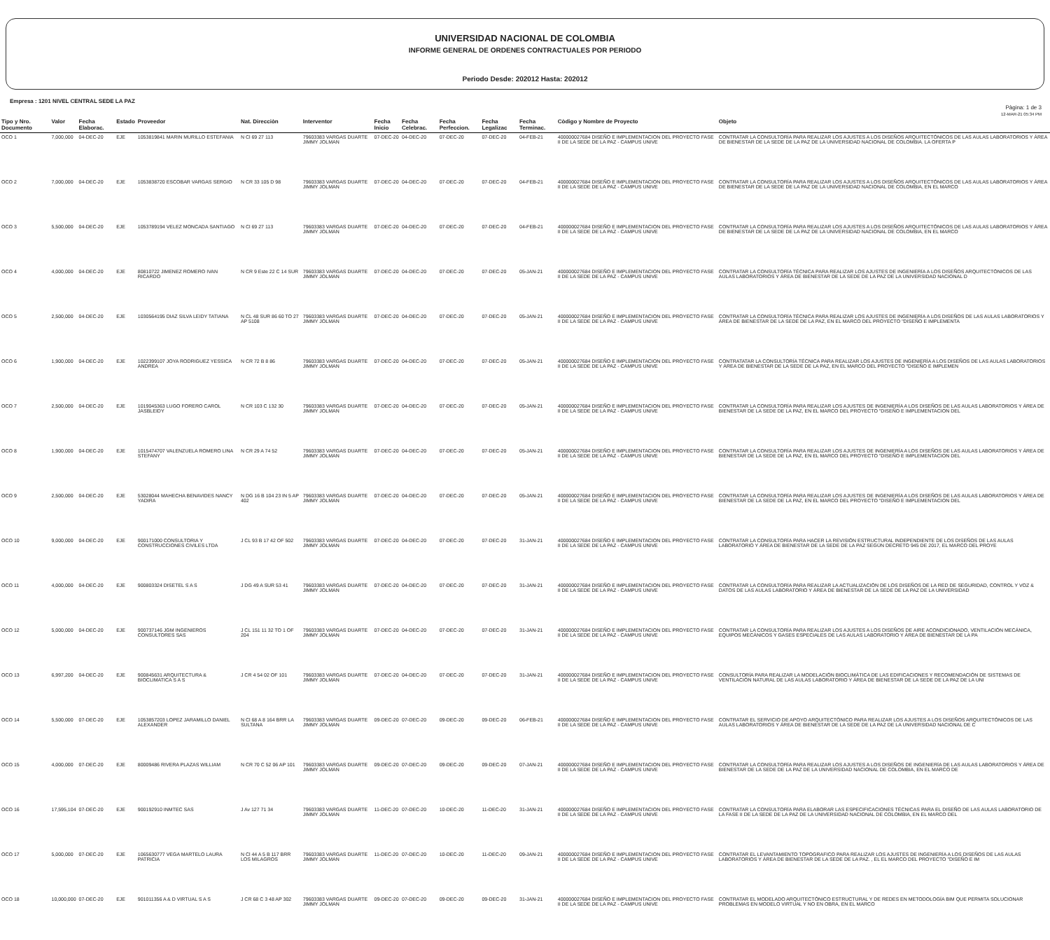UNIVERSIDAD NACIONAL DE COLOMBIA
INFORME GENERAL DE ORDENES CONTRACTUALES POR PERIODO
Periodo Desde: 202012 Hasta: 202012
Empresa : 1201 NIVEL CENTRAL SEDE LA PAZ
Pàgina: 1 de 3
12-MAR-21 05:34 PM
| Tipo y Nro. Documento | Valor | Fecha Elaborac. | Estado | Proveedor | Nat. Direcciòn | Interventor | Fecha Inicio | Fecha Celebrac. | Fecha Perfeccion. | Fecha Legalizac | Fecha Terminac. | Còdigo y Nombre de Proyecto | Objeto |
| --- | --- | --- | --- | --- | --- | --- | --- | --- | --- | --- | --- | --- | --- |
| OCO 1 | 7,000,000 | 04-DEC-20 | EJE | 1053819841 MARIN MURILLO ESTEFANIA | N Cl 69 27 113 | 79603383 VARGAS DUARTE JIMMY JOLMAN | 07-DEC-20 | 04-DEC-20 | 07-DEC-20 | 07-DEC-20 | 04-FEB-21 | 400000027684 DISEÑO E IMPLEMENTACION DEL PROYECTO FASE II DE LA SEDE DE LA PAZ - CAMPUS UNIVE | CONTRATAR LA CONSULTORÍA PARA REALIZAR LOS AJUSTES A LOS DISEÑOS ARQUITECTÓNICOS DE LAS AULAS LABORATORIOS Y ÁREA DE BIENESTAR DE LA SEDE DE LA PAZ DE LA UNIVERSIDAD NACIONAL DE COLOMBIA. LA OFERTA P |
| OCO 2 | 7,000,000 | 04-DEC-20 | EJE | 1053838720 ESCOBAR VARGAS SERGIO | N CR 33 105 D 98 | 79603383 VARGAS DUARTE JIMMY JOLMAN | 07-DEC-20 | 04-DEC-20 | 07-DEC-20 | 07-DEC-20 | 04-FEB-21 | 400000027684 DISEÑO E IMPLEMENTACION DEL PROYECTO FASE II DE LA SEDE DE LA PAZ - CAMPUS UNIVE | CONTRATAR LA CONSULTORÍA PARA REALIZAR LOS AJUSTES A LOS DISEÑOS ARQUITECTÓNICOS DE LAS AULAS LABORATORIOS Y ÁREA DE BIENESTAR DE LA SEDE DE LA PAZ DE LA UNIVERSIDAD NACIONAL DE COLOMBIA, EN EL MARCO |
| OCO 3 | 5,500,000 | 04-DEC-20 | EJE | 1053789194 VELEZ MONCADA SANTIAGO | N Cl 69 27 113 | 79603383 VARGAS DUARTE JIMMY JOLMAN | 07-DEC-20 | 04-DEC-20 | 07-DEC-20 | 07-DEC-20 | 04-FEB-21 | 400000027684 DISEÑO E IMPLEMENTACION DEL PROYECTO FASE II DE LA SEDE DE LA PAZ - CAMPUS UNIVE | CONTRATAR LA CONSULTORÍA PARA REALIZAR LOS AJUSTES A LOS DISEÑOS ARQUITECTÓNICOS DE LAS AULAS LABORATORIOS Y ÁREA DE BIENESTAR DE LA SEDE DE LA PAZ DE LA UNIVERSIDAD NACIONAL DE COLOMBIA, EN EL MARCO |
| OCO 4 | 4,000,000 | 04-DEC-20 | EJE | 80810722 JIMENEZ ROMERO IVAN RICARDO | N CR 9 Este 22 C 14 SUR | 79603383 VARGAS DUARTE JIMMY JOLMAN | 07-DEC-20 | 04-DEC-20 | 07-DEC-20 | 07-DEC-20 | 05-JAN-21 | 400000027684 DISEÑO E IMPLEMENTACION DEL PROYECTO FASE II DE LA SEDE DE LA PAZ - CAMPUS UNIVE | CONTRATAR LA CONSULTORÍA TÉCNICA PARA REALIZAR LOS AJUSTES DE INGENIERÍA A LOS DISEÑOS ARQUITECTÓNICOS DE LAS AULAS LABORATORIOS Y ÁREA DE BIENESTAR DE LA SEDE DE LA PAZ DE LA UNIVERSIDAD NACIONAL D |
| OCO 5 | 2,500,000 | 04-DEC-20 | EJE | 1030564195 DIAZ SILVA LEIDY TATIANA | N CL 48 SUR 86 60 TO 27 AP 5108 | 79603383 VARGAS DUARTE JIMMY JOLMAN | 07-DEC-20 | 04-DEC-20 | 07-DEC-20 | 07-DEC-20 | 05-JAN-21 | 400000027684 DISEÑO E IMPLEMENTACION DEL PROYECTO FASE II DE LA SEDE DE LA PAZ - CAMPUS UNIVE | CONTRATAR LA CONSULTORÍA TÉCNICA PARA REALIZAR LOS AJUSTES DE INGENIERÍA A LOS DISEÑOS DE LAS AULAS LABORATORIOS Y ÁREA DE BIENESTAR DE LA SEDE DE LA PAZ, EN EL MARCO DEL PROYECTO "DISEÑO E IMPLEMENTA |
| OCO 6 | 1,900,000 | 04-DEC-20 | EJE | 1022399107 JOYA RODRIGUEZ YESSICA ANDREA | N CR 72 B 8 86 | 79603383 VARGAS DUARTE JIMMY JOLMAN | 07-DEC-20 | 04-DEC-20 | 07-DEC-20 | 07-DEC-20 | 05-JAN-21 | 400000027684 DISEÑO E IMPLEMENTACION DEL PROYECTO FASE II DE LA SEDE DE LA PAZ - CAMPUS UNIVE | CONTRATATAR LA CONSULTORÍA TÉCNICA PARA REALIZAR LOS AJUSTES DE INGENIERÍA A LOS DISEÑOS DE LAS AULAS LABORATORIOS Y ÁREA DE BIENESTAR DE LA SEDE DE LA PAZ, EN EL MARCO DEL PROYECTO "DISEÑO E IMPLEMEN |
| OCO 7 | 2,500,000 | 04-DEC-20 | EJE | 1019045363 LUGO FORERO CAROL JASBLEIDY | N CR 103 C 132 30 | 79603383 VARGAS DUARTE JIMMY JOLMAN | 07-DEC-20 | 04-DEC-20 | 07-DEC-20 | 07-DEC-20 | 05-JAN-21 | 400000027684 DISEÑO E IMPLEMENTACION DEL PROYECTO FASE II DE LA SEDE DE LA PAZ - CAMPUS UNIVE | CONTRATAR LA CONSULTORÍA PARA REALIZAR LOS AJUSTES DE INGENIERÍA A LOS DISEÑOS DE LAS AULAS LABORATORIOS Y ÁREA DE BIENESTAR DE LA SEDE DE LA PAZ, EN EL MARCO DEL PROYECTO "DISEÑO E IMPLEMENTACION DEL |
| OCO 8 | 1,900,000 | 04-DEC-20 | EJE | 1015474707 VALENZUELA ROMERO LINA STEFANY | N CR 29 A 74 52 | 79603383 VARGAS DUARTE JIMMY JOLMAN | 07-DEC-20 | 04-DEC-20 | 07-DEC-20 | 07-DEC-20 | 05-JAN-21 | 400000027684 DISEÑO E IMPLEMENTACION DEL PROYECTO FASE II DE LA SEDE DE LA PAZ - CAMPUS UNIVE | CONTRATAR LA CONSULTORÍA PARA REALIZAR LOS AJUSTES DE INGENIERÍA A LOS DISEÑOS DE LAS AULAS LABORATORIOS Y ÁREA DE BIENESTAR DE LA SEDE DE LA PAZ, EN EL MARCO DEL PROYECTO "DISEÑO E IMPLEMENTACION DEL |
| OCO 9 | 2,500,000 | 04-DEC-20 | EJE | 53028044 MAHECHA BENAVIDES NANCY YADIRA | N DG 16 B 104 23 IN 5 AP 402 | 79603383 VARGAS DUARTE JIMMY JOLMAN | 07-DEC-20 | 04-DEC-20 | 07-DEC-20 | 07-DEC-20 | 05-JAN-21 | 400000027684 DISEÑO E IMPLEMENTACION DEL PROYECTO FASE II DE LA SEDE DE LA PAZ - CAMPUS UNIVE | CONTRATAR LA CONSULTORÍA PARA REALIZAR LOS AJUSTES DE INGENIERÍA A LOS DISEÑOS DE LAS AULAS LABORATORIOS Y ÁREA DE BIENESTAR DE LA SEDE DE LA PAZ, EN EL MARCO DEL PROYECTO "DISEÑO E IMPLEMENTACION DEL |
| OCO 10 | 9,000,000 | 04-DEC-20 | EJE | 900171000 CONSULTORIA Y CONSTRUCCIONES CIVILES LTDA | J CL 93 B 17 42 OF 502 | 79603383 VARGAS DUARTE JIMMY JOLMAN | 07-DEC-20 | 04-DEC-20 | 07-DEC-20 | 07-DEC-20 | 31-JAN-21 | 400000027684 DISEÑO E IMPLEMENTACION DEL PROYECTO FASE II DE LA SEDE DE LA PAZ - CAMPUS UNIVE | CONTRATAR LA CONSULTORÍA PARA HACER LA REVISIÓN ESTRUCTURAL INDEPENDIENTE DE LOS DISEÑOS DE LAS AULAS LABORATORIO Y ÁREA DE BIENESTAR DE LA SEDE DE LA PAZ SEGÚN DECRETO 945 DE 2017, EL MARCO DEL PROYE |
| OCO 11 | 4,000,000 | 04-DEC-20 | EJE | 900803324 DISETEL S A S | J DG 49 A SUR 53 41 | 79603383 VARGAS DUARTE JIMMY JOLMAN | 07-DEC-20 | 04-DEC-20 | 07-DEC-20 | 07-DEC-20 | 31-JAN-21 | 400000027684 DISEÑO E IMPLEMENTACION DEL PROYECTO FASE II DE LA SEDE DE LA PAZ - CAMPUS UNIVE | CONTRATAR LA CONSULTORÍA PARA REALIZAR LA ACTUALIZACIÓN DE LOS DISEÑOS DE LA RED DE SEGURIDAD, CONTROL Y VOZ & DATOS DE LAS AULAS LABORATORIO Y ÁREA DE BIENESTAR DE LA SEDE DE LA PAZ DE LA UNIVERSIDAD |
| OCO 12 | 5,000,000 | 04-DEC-20 | EJE | 900737146 JGM INGENIEROS CONSULTORES SAS | J CL 151 11 32 TO 1 OF 204 | 79603383 VARGAS DUARTE JIMMY JOLMAN | 07-DEC-20 | 04-DEC-20 | 07-DEC-20 | 07-DEC-20 | 31-JAN-21 | 400000027684 DISEÑO E IMPLEMENTACION DEL PROYECTO FASE II DE LA SEDE DE LA PAZ - CAMPUS UNIVE | CONTRATAR LA CONSULTORÍA PARA REALIZAR LOS AJUSTES A LOS DISEÑOS DE AIRE ACONDICIONADO, VENTILACIÓN MECÁNICA, EQUIPOS MECÁNICOS Y GASES ESPECIALES DE LAS AULAS LABORATORIO Y ÁREA DE BIENESTAR DE LA PA |
| OCO 13 | 6,997,200 | 04-DEC-20 | EJE | 900845631 ARQUITECTURA & BIOCLIMATICA S A S | J CR 4 54 02 OF 101 | 79603383 VARGAS DUARTE JIMMY JOLMAN | 07-DEC-20 | 04-DEC-20 | 07-DEC-20 | 07-DEC-20 | 31-JAN-21 | 400000027684 DISEÑO E IMPLEMENTACION DEL PROYECTO FASE II DE LA SEDE DE LA PAZ - CAMPUS UNIVE | CONSULTORÍA PARA REALIZAR LA MODELACIÓN BIOCLIMÁTICA DE LAS EDIFICACIONES Y RECOMENDACIÓN DE SISTEMAS DE VENTILACIÓN NATURAL DE LAS AULAS LABORATORIO Y ÁREA DE BIENESTAR DE LA SEDE DE LA PAZ DE LA UNI |
| OCO 14 | 5,500,000 | 07-DEC-20 | EJE | 1053857203 LOPEZ JARAMILLO DANIEL ALEXANDER | N Cl 68 A 8 164 BRR LA SULTANA | 79603383 VARGAS DUARTE JIMMY JOLMAN | 09-DEC-20 | 07-DEC-20 | 09-DEC-20 | 09-DEC-20 | 06-FEB-21 | 400000027684 DISEÑO E IMPLEMENTACION DEL PROYECTO FASE II DE LA SEDE DE LA PAZ - CAMPUS UNIVE | CONTRATAR EL SERVICIO DE APOYO ARQUITECTÓNICO PARA REALIZAR LOS AJUSTES A LOS DISEÑOS ARQUITECTÓNICOS DE LAS AULAS LABORATORIOS Y ÁREA DE BIENESTAR DE LA SEDE DE LA PAZ DE LA UNIVERSIDAD NACIONAL DE C |
| OCO 15 | 4,000,000 | 07-DEC-20 | EJE | 80009486 RIVERA PLAZAS WILLIAM | N CR 70 C 52 06 AP 101 | 79603383 VARGAS DUARTE JIMMY JOLMAN | 09-DEC-20 | 07-DEC-20 | 09-DEC-20 | 09-DEC-20 | 07-JAN-21 | 400000027684 DISEÑO E IMPLEMENTACION DEL PROYECTO FASE II DE LA SEDE DE LA PAZ - CAMPUS UNIVE | CONTRATAR LA CONSULTORÍA PARA REALIZAR LOS AJUSTES A LOS DISEÑOS DE INGENIERÍA DE LAS AULAS LABORATORIOS Y ÁREA DE BIENESTAR DE LA SEDE DE LA PAZ DE LA UNIVERSIDAD NACIONAL DE COLOMBIA, EN EL MARCO DE |
| OCO 16 | 17,595,104 | 07-DEC-20 | EJE | 900192910 INMTEC SAS | J Av 127 71 34 | 79603383 VARGAS DUARTE JIMMY JOLMAN | 11-DEC-20 | 07-DEC-20 | 10-DEC-20 | 11-DEC-20 | 31-JAN-21 | 400000027684 DISEÑO E IMPLEMENTACION DEL PROYECTO FASE II DE LA SEDE DE LA PAZ - CAMPUS UNIVE | CONTRATAR LA CONSULTORÍA PARA ELABORAR LAS ESPECIFICACIONES TÉCNICAS PARA EL DISEÑO DE LAS AULAS LABORATORIO DE LA FASE II DE LA SEDE DE LA PAZ DE LA UNIVERSIDAD NACIONAL DE COLOMBIA, EN EL MARCO DEL |
| OCO 17 | 5,000,000 | 07-DEC-20 | EJE | 1065630777 VEGA MARTELO LAURA PATRICIA | N Cl 44 A 5 B 117 BRR LOS MILAGROS | 79603383 VARGAS DUARTE JIMMY JOLMAN | 11-DEC-20 | 07-DEC-20 | 10-DEC-20 | 11-DEC-20 | 09-JAN-21 | 400000027684 DISEÑO E IMPLEMENTACION DEL PROYECTO FASE II DE LA SEDE DE LA PAZ - CAMPUS UNIVE | CONTRATAR EL LEVANTAMIENTO TOPOGRAFICO PARA REALIZAR LOS AJUSTES DE INGENIERÍA A LOS DISEÑOS DE LAS AULAS LABORATORIOS Y ÁREA DE BIENESTAR DE LA SEDE DE LA PAZ. , EL EL MARCO DEL PROYECTO "DISEÑO E IM |
| OCO 18 | 10,000,000 | 07-DEC-20 | EJE | 901011356 A & D VIRTUAL S A S | J CR 68 C 3 48 AP 302 | 79603383 VARGAS DUARTE JIMMY JOLMAN | 09-DEC-20 | 07-DEC-20 | 09-DEC-20 | 09-DEC-20 | 31-JAN-21 | 400000027684 DISEÑO E IMPLEMENTACION DEL PROYECTO FASE II DE LA SEDE DE LA PAZ - CAMPUS UNIVE | CONTRATAR EL MODELADO ARQUITECTÓNICO ESTRUCTURAL Y DE REDES EN METODOLOGÍA BIM QUE PERMITA SOLUCIONAR PROBLEMAS EN MODELO VIRTUAL Y NO EN OBRA, EN EL MARCO |